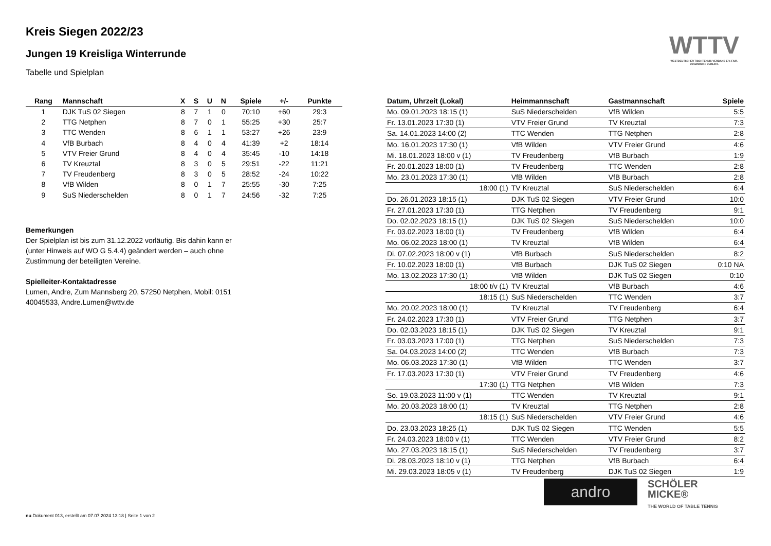WTTV
WESTDEUTSCHER TISCHTENNIS-VERBAND E.V. FAIR. DYNAMISCH. VEREINT.
Kreis Siegen 2022/23
Jungen 19 Kreisliga Winterrunde
Tabelle und Spielplan
| Rang | Mannschaft | X | S | U | N | Spiele | +/- | Punkte |
| --- | --- | --- | --- | --- | --- | --- | --- | --- |
| 1 | DJK TuS 02 Siegen | 8 | 7 | 1 | 0 | 70:10 | +60 | 29:3 |
| 2 | TTG Netphen | 8 | 7 | 0 | 1 | 55:25 | +30 | 25:7 |
| 3 | TTC Wenden | 8 | 6 | 1 | 1 | 53:27 | +26 | 23:9 |
| 4 | VfB Burbach | 8 | 4 | 0 | 4 | 41:39 | +2 | 18:14 |
| 5 | VTV Freier Grund | 8 | 4 | 0 | 4 | 35:45 | -10 | 14:18 |
| 6 | TV Kreuztal | 8 | 3 | 0 | 5 | 29:51 | -22 | 11:21 |
| 7 | TV Freudenberg | 8 | 3 | 0 | 5 | 28:52 | -24 | 10:22 |
| 8 | VfB Wilden | 8 | 0 | 1 | 7 | 25:55 | -30 | 7:25 |
| 9 | SuS Niederschelden | 8 | 0 | 1 | 7 | 24:56 | -32 | 7:25 |
Bemerkungen
Der Spielplan ist bis zum 31.12.2022 vorläufig. Bis dahin kann er (unter Hinweis auf WO G 5.4.4) geändert werden – auch ohne Zustimmung der beteiligten Vereine.
Spielleiter-Kontaktadresse
Lumen, Andre, Zum Mannsberg 20, 57250 Netphen, Mobil: 0151 40045533, Andre.Lumen@wttv.de
| Datum, Uhrzeit (Lokal) | Heimmannschaft | Gastmannschaft | Spiele |
| --- | --- | --- | --- |
| Mo. 09.01.2023 18:15 (1) | SuS Niederschelden | VfB Wilden | 5:5 |
| Fr. 13.01.2023 17:30 (1) | VTV Freier Grund | TV Kreuztal | 7:3 |
| Sa. 14.01.2023 14:00 (2) | TTC Wenden | TTG Netphen | 2:8 |
| Mo. 16.01.2023 17:30 (1) | VfB Wilden | VTV Freier Grund | 4:6 |
| Mi. 18.01.2023 18:00 v (1) | TV Freudenberg | VfB Burbach | 1:9 |
| Fr. 20.01.2023 18:00 (1) | TV Freudenberg | TTC Wenden | 2:8 |
| Mo. 23.01.2023 17:30 (1) | VfB Wilden | VfB Burbach | 2:8 |
| 18:00 (1) | TV Kreuztal | SuS Niederschelden | 6:4 |
| Do. 26.01.2023 18:15 (1) | DJK TuS 02 Siegen | VTV Freier Grund | 10:0 |
| Fr. 27.01.2023 17:30 (1) | TTG Netphen | TV Freudenberg | 9:1 |
| Do. 02.02.2023 18:15 (1) | DJK TuS 02 Siegen | SuS Niederschelden | 10:0 |
| Fr. 03.02.2023 18:00 (1) | TV Freudenberg | VfB Wilden | 6:4 |
| Mo. 06.02.2023 18:00 (1) | TV Kreuztal | VfB Wilden | 6:4 |
| Di. 07.02.2023 18:00 v (1) | VfB Burbach | SuS Niederschelden | 8:2 |
| Fr. 10.02.2023 18:00 (1) | VfB Burbach | DJK TuS 02 Siegen | 0:10 NA |
| Mo. 13.02.2023 17:30 (1) | VfB Wilden | DJK TuS 02 Siegen | 0:10 |
| 18:00 t/v (1) | TV Kreuztal | VfB Burbach | 4:6 |
| 18:15 (1) | SuS Niederschelden | TTC Wenden | 3:7 |
| Mo. 20.02.2023 18:00 (1) | TV Kreuztal | TV Freudenberg | 6:4 |
| Fr. 24.02.2023 17:30 (1) | VTV Freier Grund | TTG Netphen | 3:7 |
| Do. 02.03.2023 18:15 (1) | DJK TuS 02 Siegen | TV Kreuztal | 9:1 |
| Fr. 03.03.2023 17:00 (1) | TTG Netphen | SuS Niederschelden | 7:3 |
| Sa. 04.03.2023 14:00 (2) | TTC Wenden | VfB Burbach | 7:3 |
| Mo. 06.03.2023 17:30 (1) | VfB Wilden | TTC Wenden | 3:7 |
| Fr. 17.03.2023 17:30 (1) | VTV Freier Grund | TV Freudenberg | 4:6 |
| 17:30 (1) | TTG Netphen | VfB Wilden | 7:3 |
| So. 19.03.2023 11:00 v (1) | TTC Wenden | TV Kreuztal | 9:1 |
| Mo. 20.03.2023 18:00 (1) | TV Kreuztal | TTG Netphen | 2:8 |
| 18:15 (1) | SuS Niederschelden | VTV Freier Grund | 4:6 |
| Do. 23.03.2023 18:25 (1) | DJK TuS 02 Siegen | TTC Wenden | 5:5 |
| Fr. 24.03.2023 18:00 v (1) | TTC Wenden | VTV Freier Grund | 8:2 |
| Mo. 27.03.2023 18:15 (1) | SuS Niederschelden | TV Freudenberg | 3:7 |
| Di. 28.03.2023 18:10 v (1) | TTG Netphen | VfB Burbach | 6:4 |
| Mi. 29.03.2023 18:05 v (1) | TV Freudenberg | DJK TuS 02 Siegen | 1:9 |
andro
SCHÖLER
MICKE®
THE WORLD OF TABLE TENNIS
nu.Dokument 013, erstellt am 07.07.2024 13:18 | Seite 1 von 2